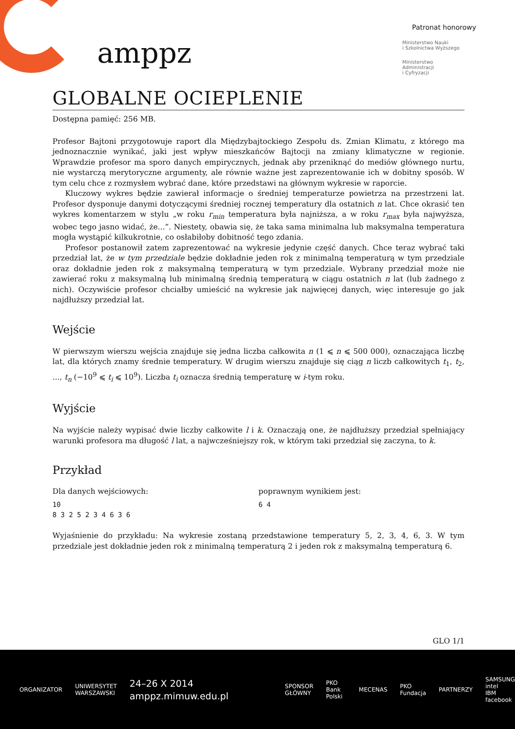amppz
Patronat honorowy
Ministerstwo Nauki
i Szkolnictwa Wyższego
Ministerstwo
Administracji
i Cyfryzacji
GLOBALNE OCIEPLENIE
Dostępna pamięć: 256 MB.
Profesor Bajtoni przygotowuje raport dla Międzybajtockiego Zespołu ds. Zmian Klimatu, z którego ma jednoznacznie wynikać, jaki jest wpływ mieszkańców Bajtocji na zmiany klimatyczne w regionie. Wprawdzie profesor ma sporo danych empirycznych, jednak aby przeniknąć do mediów głównego nurtu, nie wystarczą merytoryczne argumenty, ale równie ważne jest zaprezentowanie ich w dobitny sposób. W tym celu chce z rozmysłem wybrać dane, które przedstawi na głównym wykresie w raporcie.
Kluczowy wykres będzie zawierał informacje o średniej temperaturze powietrza na przestrzeni lat. Profesor dysponuje danymi dotyczącymi średniej rocznej temperatury dla ostatnich n lat. Chce okrasić ten wykres komentarzem w stylu „w roku r<sub>min</sub> temperatura była najniższa, a w roku r<sub>max</sub> była najwyższa, wobec tego jasno widać, że...”. Niestety, obawia się, że taka sama minimalna lub maksymalna temperatura mogła wystąpić kilkukrotnie, co osłabiłoby dobitność tego zdania.
Profesor postanowił zatem zaprezentować na wykresie jedynie część danych. Chce teraz wybrać taki przedział lat, że w tym przedziale będzie dokładnie jeden rok z minimalną temperaturą w tym przedziale oraz dokładnie jeden rok z maksymalną temperaturą w tym przedziale. Wybrany przedział może nie zawierać roku z maksymalną lub minimalną średnią temperaturą w ciągu ostatnich n lat (lub żadnego z nich). Oczywiście profesor chciałby umieścić na wykresie jak najwięcej danych, więc interesuje go jak najdłuższy przedział lat.
Wejście
W pierwszym wierszu wejścia znajduje się jedna liczba całkowita n (1 ⩽ n ⩽ 500 000), oznaczająca liczbę lat, dla których znamy średnie temperatury. W drugim wierszu znajduje się ciąg n liczb całkowitych t<sub>1</sub>, t<sub>2</sub>, ..., t<sub>n</sub> (−10<sup>9</sup> ⩽ t<sub>i</sub> ⩽ 10<sup>9</sup>). Liczba t<sub>i</sub> oznacza średnią temperaturę w i-tym roku.
Wyjście
Na wyjście należy wypisać dwie liczby całkowite l i k. Oznaczają one, że najdłuższy przedział spełniający warunki profesora ma długość l lat, a najwcześniejszy rok, w którym taki przedział się zaczyna, to k.
Przykład
Dla danych wejściowych:
10
8 3 2 5 2 3 4 6 3 6
poprawnym wynikiem jest:
6 4
Wyjaśnienie do przykładu: Na wykresie zostaną przedstawione temperatury 5, 2, 3, 4, 6, 3. W tym przedziale jest dokładnie jeden rok z minimalną temperaturą 2 i jeden rok z maksymalną temperaturą 6.
GLO 1/1
ORGANIZATOR
UNIWERSYTET
WARSZAWSKI
24–26 X 2014
amppz.mimuw.edu.pl
SPONSOR GŁÓWNY PKO Bank Polski MECENAS PKO Fundacja PARTNERZY
SAMSUNG intel
IBM facebook